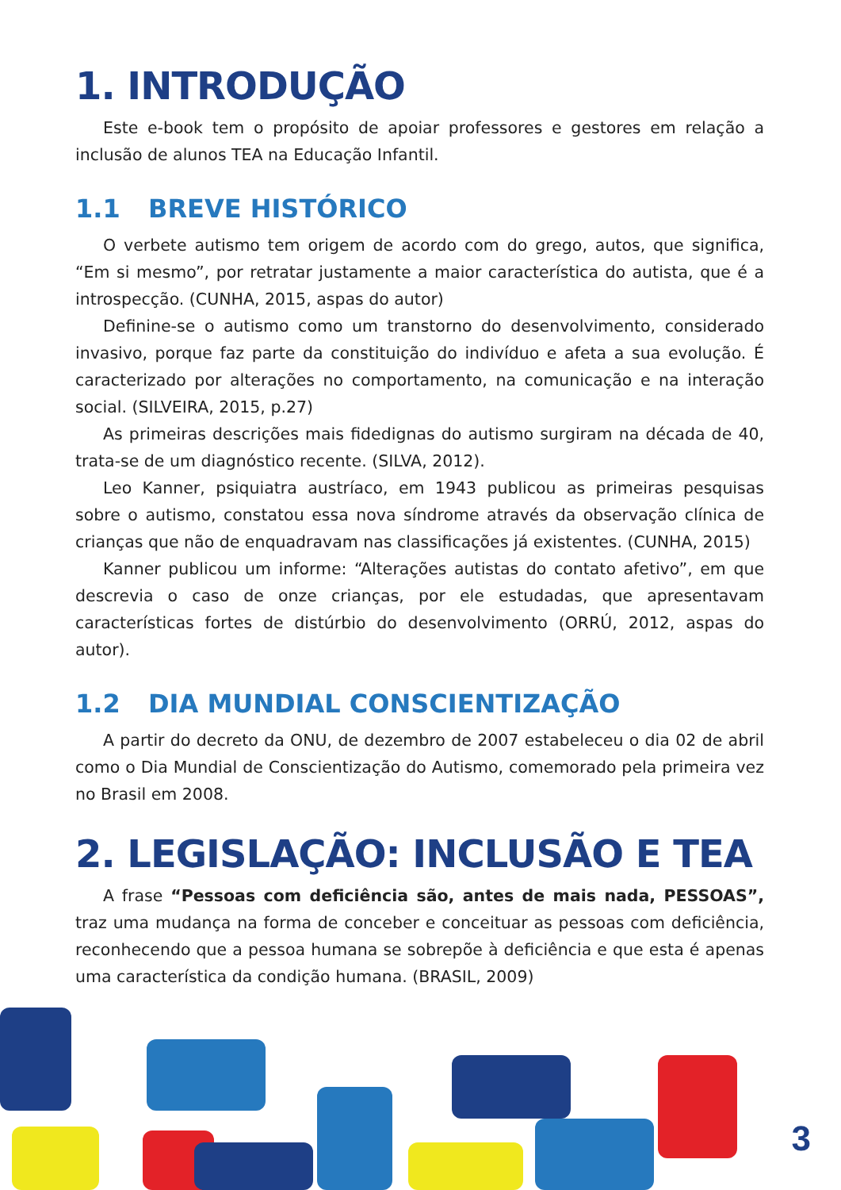1. INTRODUÇÃO
Este e-book tem o propósito de apoiar professores e gestores em relação a inclusão de alunos TEA na Educação Infantil.
1.1 BREVE HISTÓRICO
O verbete autismo tem origem de acordo com do grego, autos, que significa, “Em si mesmo”, por retratar justamente a maior característica do autista, que é a introspecção. (CUNHA, 2015, aspas do autor)
Definine-se o autismo como um transtorno do desenvolvimento, considerado invasivo, porque faz parte da constituição do indivíduo e afeta a sua evolução. É caracterizado por alterações no comportamento, na comunicação e na interação social. (SILVEIRA, 2015, p.27)
As primeiras descrições mais fidedignas do autismo surgiram na década de 40, trata-se de um diagnóstico recente. (SILVA, 2012).
Leo Kanner, psiquiatra austríaco, em 1943 publicou as primeiras pesquisas sobre o autismo, constatou essa nova síndrome através da observação clínica de crianças que não de enquadravam nas classificações já existentes. (CUNHA, 2015)
Kanner publicou um informe: “Alterações autistas do contato afetivo”, em que descrevia o caso de onze crianças, por ele estudadas, que apresentavam características fortes de distúrbio do desenvolvimento (ORRÚ, 2012, aspas do autor).
1.2 DIA MUNDIAL CONSCIENTIZAÇÃO
A partir do decreto da ONU, de dezembro de 2007 estabeleceu o dia 02 de abril como o Dia Mundial de Conscientização do Autismo, comemorado pela primeira vez no Brasil em 2008.
2. LEGISLAÇÃO: INCLUSÃO E TEA
A frase “Pessoas com deficiência são, antes de mais nada, PESSOAS”, traz uma mudança na forma de conceber e conceituar as pessoas com deficiência, reconhecendo que a pessoa humana se sobrepõe à deficiência e que esta é apenas uma característica da condição humana. (BRASIL, 2009)
3